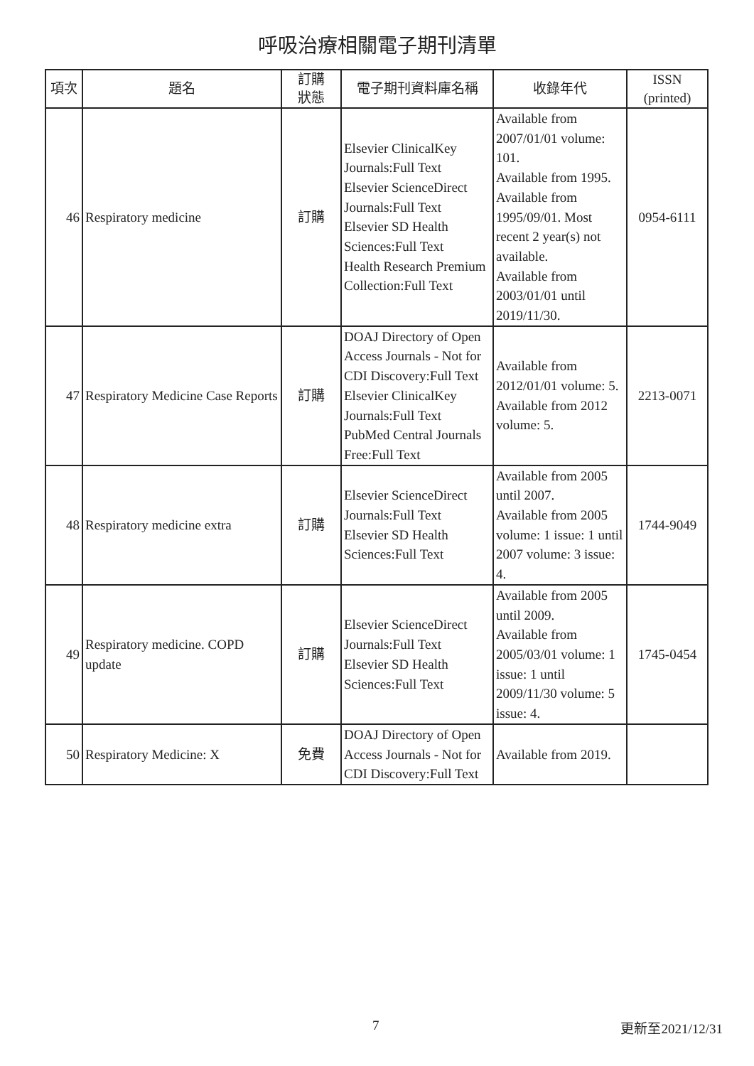呼吸治療相關電子期刊清單
| 項次 | 題名 | 訂購 狀態 | 電子期刊資料庫名稱 | 收錄年代 | ISSN (printed) |
| --- | --- | --- | --- | --- | --- |
| 46 | Respiratory medicine | 訂購 | Elsevier ClinicalKey Journals:Full Text Elsevier ScienceDirect Journals:Full Text Elsevier SD Health Sciences:Full Text Health Research Premium Collection:Full Text | Available from 2007/01/01 volume: 101. Available from 1995. Available from 1995/09/01. Most recent 2 year(s) not available. Available from 2003/01/01 until 2019/11/30. | 0954-6111 |
| 47 | Respiratory Medicine Case Reports | 訂購 | DOAJ Directory of Open Access Journals - Not for CDI Discovery:Full Text Elsevier ClinicalKey Journals:Full Text PubMed Central Journals Free:Full Text | Available from 2012/01/01 volume: 5. Available from 2012 volume: 5. | 2213-0071 |
| 48 | Respiratory medicine extra | 訂購 | Elsevier ScienceDirect Journals:Full Text Elsevier SD Health Sciences:Full Text | Available from 2005 until 2007. Available from 2005 volume: 1 issue: 1 until 2007 volume: 3 issue: 4. | 1744-9049 |
| 49 | Respiratory medicine. COPD update | 訂購 | Elsevier ScienceDirect Journals:Full Text Elsevier SD Health Sciences:Full Text | Available from 2005 until 2009. Available from 2005/03/01 volume: 1 issue: 1 until 2009/11/30 volume: 5 issue: 4. | 1745-0454 |
| 50 | Respiratory Medicine: X | 免費 | DOAJ Directory of Open Access Journals - Not for CDI Discovery:Full Text | Available from 2019. | |
7 更新至2021/12/31